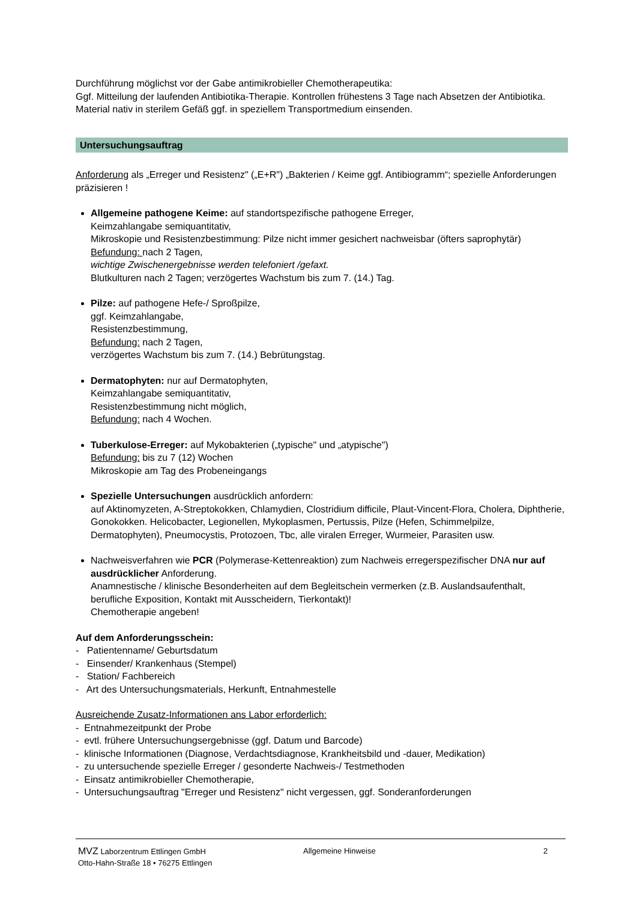Durchführung möglichst vor der Gabe antimikrobieller Chemotherapeutika:
Ggf. Mitteilung der laufenden Antibiotika-Therapie. Kontrollen frühestens 3 Tage nach Absetzen der Antibiotika.
Material nativ in sterilem Gefäß ggf. in speziellem Transportmedium einsenden.
Untersuchungsauftrag
Anforderung als „Erreger und Resistenz" („E+R") „Bakterien / Keime ggf. Antibiogramm“; spezielle Anforderungen präzisieren !
Allgemeine pathogene Keime: auf standortspezifische pathogene Erreger,
Keimzahlangabe semiquantitativ,
Mikroskopie und Resistenzbestimmung: Pilze nicht immer gesichert nachweisbar (öfters saprophytär)
Befundung: nach 2 Tagen,
wichtige Zwischenergebnisse werden telefoniert /gefaxt.
Blutkulturen nach 2 Tagen; verzögertes Wachstum bis zum 7. (14.) Tag.
Pilze: auf pathogene Hefe-/ Sproßpilze,
ggf. Keimzahlangabe,
Resistenzbestimmung,
Befundung: nach 2 Tagen,
verzögertes Wachstum bis zum 7. (14.) Bebrütungstag.
Dermatophyten: nur auf Dermatophyten,
Keimzahlangabe semiquantitativ,
Resistenzbestimmung nicht möglich,
Befundung: nach 4 Wochen.
Tuberkulose-Erreger: auf Mykobakterien („typische" und „atypische")
Befundung: bis zu 7 (12) Wochen
Mikroskopie am Tag des Probeneingangs
Spezielle Untersuchungen ausdrücklich anfordern:
auf Aktinomyzeten, A-Streptokokken, Chlamydien, Clostridium difficile, Plaut-Vincent-Flora, Cholera, Diphtherie, Gonokokken. Helicobacter, Legionellen, Mykoplasmen, Pertussis, Pilze (Hefen, Schimmelpilze, Dermatophyten), Pneumocystis, Protozoen, Tbc, alle viralen Erreger, Wurmeier, Parasiten usw.
Nachweisverfahren wie PCR (Polymerase-Kettenreaktion) zum Nachweis erregerspezifischer DNA nur auf ausdrücklicher Anforderung.
Anamnestische / klinische Besonderheiten auf dem Begleitschein vermerken (z.B. Auslandsaufenthalt, berufliche Exposition, Kontakt mit Ausscheidern, Tierkontakt)!
Chemotherapie angeben!
Auf dem Anforderungsschein:
- Patientenname/ Geburtsdatum
- Einsender/ Krankenhaus (Stempel)
- Station/ Fachbereich
- Art des Untersuchungsmaterials, Herkunft, Entnahmestelle
Ausreichende Zusatz-Informationen ans Labor erforderlich:
- Entnahmezeitpunkt der Probe
- evtl. frühere Untersuchungsergebnisse (ggf. Datum und Barcode)
- klinische Informationen (Diagnose, Verdachtsdiagnose, Krankheitsbild und -dauer, Medikation)
- zu untersuchende spezielle Erreger / gesonderte Nachweis-/ Testmethoden
- Einsatz antimikrobieller Chemotherapie,
- Untersuchungsauftrag "Erreger und Resistenz" nicht vergessen, ggf. Sonderanforderungen
MVZ Laborzentrum Ettlingen GmbH
Otto-Hahn-Straße 18 • 76275 Ettlingen
Allgemeine Hinweise 2